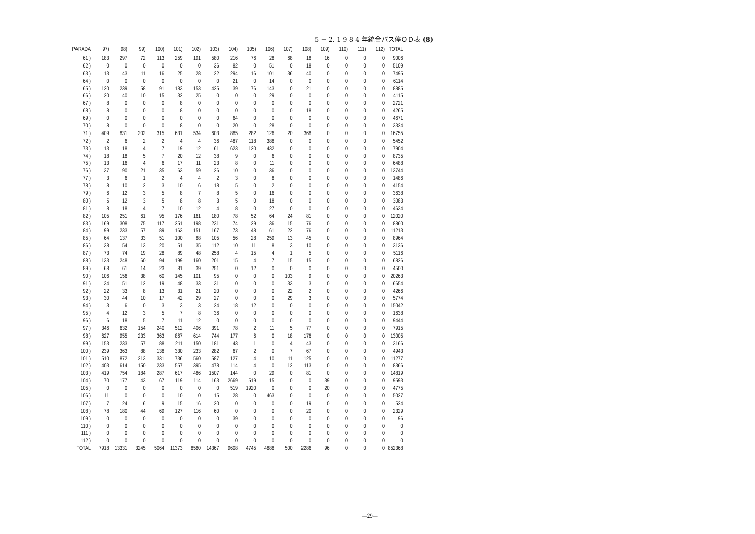5 − 2. 1 9 8 4 年統合バス停ＯＤ表 (8)
| PARADA | 97) | 98) | 99) | 100) | 101) | 102) | 103) | 104) | 105) | 106) | 107) | 108) | 109) | 110) | 111) | 112) | TOTAL |
| --- | --- | --- | --- | --- | --- | --- | --- | --- | --- | --- | --- | --- | --- | --- | --- | --- | --- |
| 61 ) | 183 | 297 | 72 | 113 | 259 | 191 | 580 | 216 | 76 | 28 | 68 | 18 | 16 | 0 | 0 | 0 | 9006 |
| 62 ) | 0 | 0 | 0 | 0 | 0 | 0 | 36 | 82 | 0 | 51 | 0 | 18 | 0 | 0 | 0 | 0 | 5109 |
| 63 ) | 13 | 43 | 11 | 16 | 25 | 28 | 22 | 294 | 16 | 101 | 36 | 40 | 0 | 0 | 0 | 0 | 7495 |
| 64 ) | 0 | 0 | 0 | 0 | 0 | 0 | 0 | 21 | 0 | 14 | 0 | 0 | 0 | 0 | 0 | 0 | 6114 |
| 65 ) | 120 | 239 | 58 | 91 | 183 | 153 | 425 | 39 | 76 | 143 | 0 | 21 | 0 | 0 | 0 | 0 | 8885 |
| 66 ) | 20 | 40 | 10 | 15 | 32 | 25 | 0 | 0 | 0 | 29 | 0 | 0 | 0 | 0 | 0 | 0 | 4115 |
| 67 ) | 8 | 0 | 0 | 0 | 8 | 0 | 0 | 0 | 0 | 0 | 0 | 0 | 0 | 0 | 0 | 0 | 2721 |
| 68 ) | 8 | 0 | 0 | 0 | 8 | 0 | 0 | 0 | 0 | 0 | 0 | 18 | 0 | 0 | 0 | 0 | 4265 |
| 69 ) | 0 | 0 | 0 | 0 | 0 | 0 | 0 | 64 | 0 | 0 | 0 | 0 | 0 | 0 | 0 | 0 | 4671 |
| 70 ) | 8 | 0 | 0 | 0 | 8 | 0 | 0 | 20 | 0 | 28 | 0 | 0 | 0 | 0 | 0 | 0 | 3324 |
| 71 ) | 409 | 831 | 202 | 315 | 631 | 534 | 603 | 885 | 282 | 126 | 20 | 368 | 0 | 0 | 0 | 0 | 16755 |
| 72 ) | 2 | 6 | 2 | 2 | 4 | 4 | 36 | 487 | 118 | 388 | 0 | 0 | 0 | 0 | 0 | 0 | 5452 |
| 73 ) | 13 | 18 | 4 | 7 | 19 | 12 | 61 | 623 | 120 | 432 | 0 | 0 | 0 | 0 | 0 | 0 | 7904 |
| 74 ) | 18 | 18 | 5 | 7 | 20 | 12 | 38 | 9 | 0 | 6 | 0 | 0 | 0 | 0 | 0 | 0 | 8735 |
| 75 ) | 13 | 16 | 4 | 6 | 17 | 11 | 23 | 8 | 0 | 11 | 0 | 0 | 0 | 0 | 0 | 0 | 6488 |
| 76 ) | 37 | 90 | 21 | 35 | 63 | 59 | 26 | 10 | 0 | 36 | 0 | 0 | 0 | 0 | 0 | 0 | 13744 |
| 77 ) | 3 | 6 | 1 | 2 | 4 | 4 | 2 | 3 | 0 | 8 | 0 | 0 | 0 | 0 | 0 | 0 | 1486 |
| 78 ) | 8 | 10 | 2 | 3 | 10 | 6 | 18 | 5 | 0 | 2 | 0 | 0 | 0 | 0 | 0 | 0 | 4154 |
| 79 ) | 6 | 12 | 3 | 5 | 8 | 7 | 8 | 5 | 0 | 16 | 0 | 0 | 0 | 0 | 0 | 0 | 3638 |
| 80 ) | 5 | 12 | 3 | 5 | 8 | 8 | 3 | 5 | 0 | 18 | 0 | 0 | 0 | 0 | 0 | 0 | 3083 |
| 81 ) | 8 | 18 | 4 | 7 | 10 | 12 | 4 | 8 | 0 | 27 | 0 | 0 | 0 | 0 | 0 | 0 | 4634 |
| 82 ) | 105 | 251 | 61 | 95 | 176 | 161 | 180 | 78 | 52 | 64 | 24 | 81 | 0 | 0 | 0 | 0 | 12020 |
| 83 ) | 169 | 308 | 75 | 117 | 251 | 198 | 231 | 74 | 29 | 36 | 15 | 76 | 0 | 0 | 0 | 0 | 8860 |
| 84 ) | 99 | 233 | 57 | 89 | 163 | 151 | 167 | 73 | 48 | 61 | 22 | 76 | 0 | 0 | 0 | 0 | 11213 |
| 85 ) | 64 | 137 | 33 | 51 | 100 | 88 | 105 | 56 | 28 | 259 | 13 | 45 | 0 | 0 | 0 | 0 | 8964 |
| 86 ) | 38 | 54 | 13 | 20 | 51 | 35 | 112 | 10 | 11 | 8 | 3 | 10 | 0 | 0 | 0 | 0 | 3136 |
| 87 ) | 73 | 74 | 19 | 28 | 89 | 48 | 258 | 4 | 15 | 4 | 1 | 5 | 0 | 0 | 0 | 0 | 5116 |
| 88 ) | 133 | 248 | 60 | 94 | 199 | 160 | 201 | 15 | 4 | 7 | 15 | 15 | 0 | 0 | 0 | 0 | 6826 |
| 89 ) | 68 | 61 | 14 | 23 | 81 | 39 | 251 | 0 | 12 | 0 | 0 | 0 | 0 | 0 | 0 | 0 | 4500 |
| 90 ) | 106 | 156 | 38 | 60 | 145 | 101 | 95 | 0 | 0 | 0 | 103 | 9 | 0 | 0 | 0 | 0 | 20263 |
| 91 ) | 34 | 51 | 12 | 19 | 48 | 33 | 31 | 0 | 0 | 0 | 33 | 3 | 0 | 0 | 0 | 0 | 6654 |
| 92 ) | 22 | 33 | 8 | 13 | 31 | 21 | 20 | 0 | 0 | 0 | 22 | 2 | 0 | 0 | 0 | 0 | 4266 |
| 93 ) | 30 | 44 | 10 | 17 | 42 | 29 | 27 | 0 | 0 | 0 | 29 | 3 | 0 | 0 | 0 | 0 | 5774 |
| 94 ) | 3 | 6 | 0 | 3 | 3 | 3 | 24 | 18 | 12 | 0 | 0 | 0 | 0 | 0 | 0 | 0 | 15042 |
| 95 ) | 4 | 12 | 3 | 5 | 7 | 8 | 36 | 0 | 0 | 0 | 0 | 0 | 0 | 0 | 0 | 0 | 1638 |
| 96 ) | 6 | 18 | 5 | 7 | 11 | 12 | 0 | 0 | 0 | 0 | 0 | 0 | 0 | 0 | 0 | 0 | 9444 |
| 97 ) | 346 | 632 | 154 | 240 | 512 | 406 | 391 | 78 | 2 | 11 | 5 | 77 | 0 | 0 | 0 | 0 | 7915 |
| 98 ) | 627 | 955 | 233 | 363 | 867 | 614 | 744 | 177 | 6 | 0 | 18 | 176 | 0 | 0 | 0 | 0 | 13005 |
| 99 ) | 153 | 233 | 57 | 88 | 211 | 150 | 181 | 43 | 1 | 0 | 4 | 43 | 0 | 0 | 0 | 0 | 3166 |
| 100 ) | 239 | 363 | 88 | 138 | 330 | 233 | 282 | 67 | 2 | 0 | 7 | 67 | 0 | 0 | 0 | 0 | 4943 |
| 101 ) | 510 | 872 | 213 | 331 | 736 | 560 | 587 | 127 | 4 | 10 | 11 | 125 | 0 | 0 | 0 | 0 | 11277 |
| 102 ) | 403 | 614 | 150 | 233 | 557 | 395 | 478 | 114 | 4 | 0 | 12 | 113 | 0 | 0 | 0 | 0 | 8366 |
| 103 ) | 419 | 754 | 184 | 287 | 617 | 486 | 1507 | 144 | 0 | 29 | 0 | 81 | 0 | 0 | 0 | 0 | 14819 |
| 104 ) | 70 | 177 | 43 | 67 | 119 | 114 | 163 | 2669 | 519 | 15 | 0 | 0 | 39 | 0 | 0 | 0 | 9593 |
| 105 ) | 0 | 0 | 0 | 0 | 0 | 0 | 0 | 519 | 1920 | 0 | 0 | 0 | 20 | 0 | 0 | 0 | 4775 |
| 106 ) | 11 | 0 | 0 | 0 | 10 | 0 | 15 | 28 | 0 | 463 | 0 | 0 | 0 | 0 | 0 | 0 | 5027 |
| 107 ) | 7 | 24 | 6 | 9 | 15 | 16 | 20 | 0 | 0 | 0 | 0 | 19 | 0 | 0 | 0 | 0 | 524 |
| 108 ) | 78 | 180 | 44 | 69 | 127 | 116 | 60 | 0 | 0 | 0 | 0 | 20 | 0 | 0 | 0 | 0 | 2329 |
| 109 ) | 0 | 0 | 0 | 0 | 0 | 0 | 0 | 39 | 0 | 0 | 0 | 0 | 0 | 0 | 0 | 0 | 96 |
| 110 ) | 0 | 0 | 0 | 0 | 0 | 0 | 0 | 0 | 0 | 0 | 0 | 0 | 0 | 0 | 0 | 0 | 0 |
| 111 ) | 0 | 0 | 0 | 0 | 0 | 0 | 0 | 0 | 0 | 0 | 0 | 0 | 0 | 0 | 0 | 0 | 0 |
| 112 ) | 0 | 0 | 0 | 0 | 0 | 0 | 0 | 0 | 0 | 0 | 0 | 0 | 0 | 0 | 0 | 0 | 0 |
| TOTAL | 7918 | 13331 | 3245 | 5064 | 11373 | 8580 | 14367 | 9608 | 4745 | 4888 | 500 | 2286 | 96 | 0 | 0 | 0 | 852368 |
—29—